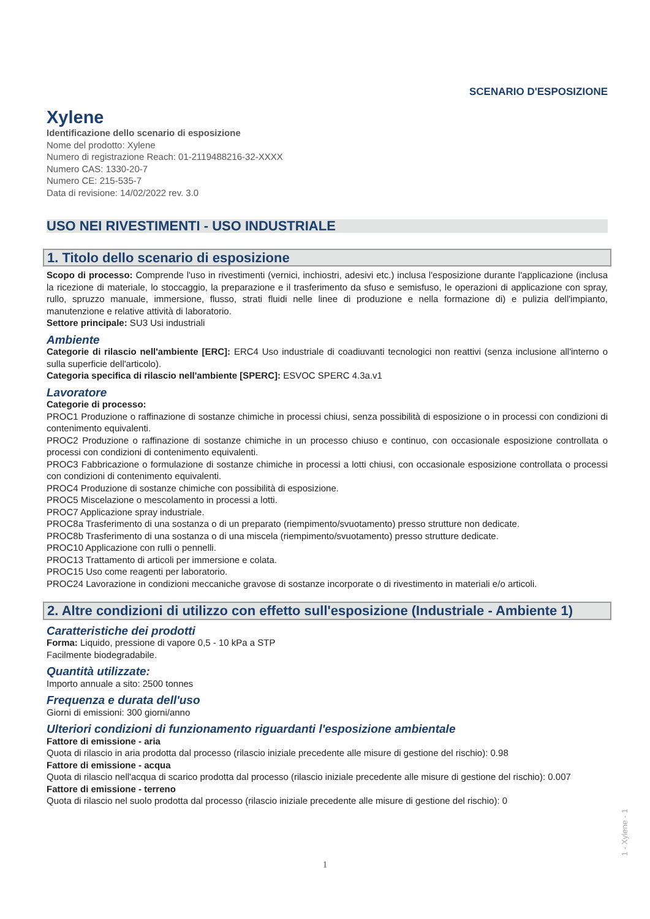SCENARIO D'ESPOSIZIONE
Xylene
Identificazione dello scenario di esposizione
Nome del prodotto: Xylene
Numero di registrazione Reach: 01-2119488216-32-XXXX
Numero CAS: 1330-20-7
Numero CE: 215-535-7
Data di revisione: 14/02/2022 rev. 3.0
USO NEI RIVESTIMENTI - USO INDUSTRIALE
1. Titolo dello scenario di esposizione
Scopo di processo: Comprende l'uso in rivestimenti (vernici, inchiostri, adesivi etc.) inclusa l'esposizione durante l'applicazione (inclusa la ricezione di materiale, lo stoccaggio, la preparazione e il trasferimento da sfuso e semisfuso, le operazioni di applicazione con spray, rullo, spruzzo manuale, immersione, flusso, strati fluidi nelle linee di produzione e nella formazione di) e pulizia dell'impianto, manutenzione e relative attività di laboratorio.
Settore principale: SU3 Usi industriali
Ambiente
Categorie di rilascio nell'ambiente [ERC]: ERC4 Uso industriale di coadiuvanti tecnologici non reattivi (senza inclusione all'interno o sulla superficie dell'articolo).
Categoria specifica di rilascio nell'ambiente [SPERC]: ESVOC SPERC 4.3a.v1
Lavoratore
Categorie di processo:
PROC1 Produzione o raffinazione di sostanze chimiche in processi chiusi, senza possibilità di esposizione o in processi con condizioni di contenimento equivalenti.
PROC2 Produzione o raffinazione di sostanze chimiche in un processo chiuso e continuo, con occasionale esposizione controllata o processi con condizioni di contenimento equivalenti.
PROC3 Fabbricazione o formulazione di sostanze chimiche in processi a lotti chiusi, con occasionale esposizione controllata o processi con condizioni di contenimento equivalenti.
PROC4 Produzione di sostanze chimiche con possibilità di esposizione.
PROC5 Miscelazione o mescolamento in processi a lotti.
PROC7 Applicazione spray industriale.
PROC8a Trasferimento di una sostanza o di un preparato (riempimento/svuotamento) presso strutture non dedicate.
PROC8b Trasferimento di una sostanza o di una miscela (riempimento/svuotamento) presso strutture dedicate.
PROC10 Applicazione con rulli o pennelli.
PROC13 Trattamento di articoli per immersione e colata.
PROC15 Uso come reagenti per laboratorio.
PROC24 Lavorazione in condizioni meccaniche gravose di sostanze incorporate o di rivestimento in materiali e/o articoli.
2. Altre condizioni di utilizzo con effetto sull'esposizione (Industriale - Ambiente 1)
Caratteristiche dei prodotti
Forma: Liquido, pressione di vapore 0,5 - 10 kPa a STP
Facilmente biodegradabile.
Quantità utilizzate:
Importo annuale a sito: 2500 tonnes
Frequenza e durata dell'uso
Giorni di emissioni: 300 giorni/anno
Ulteriori condizioni di funzionamento riguardanti l'esposizione ambientale
Fattore di emissione - aria
Quota di rilascio in aria prodotta dal processo (rilascio iniziale precedente alle misure di gestione del rischio): 0.98
Fattore di emissione - acqua
Quota di rilascio nell'acqua di scarico prodotta dal processo (rilascio iniziale precedente alle misure di gestione del rischio): 0.007
Fattore di emissione - terreno
Quota di rilascio nel suolo prodotta dal processo (rilascio iniziale precedente alle misure di gestione del rischio): 0
1 - Xylene - 1
1